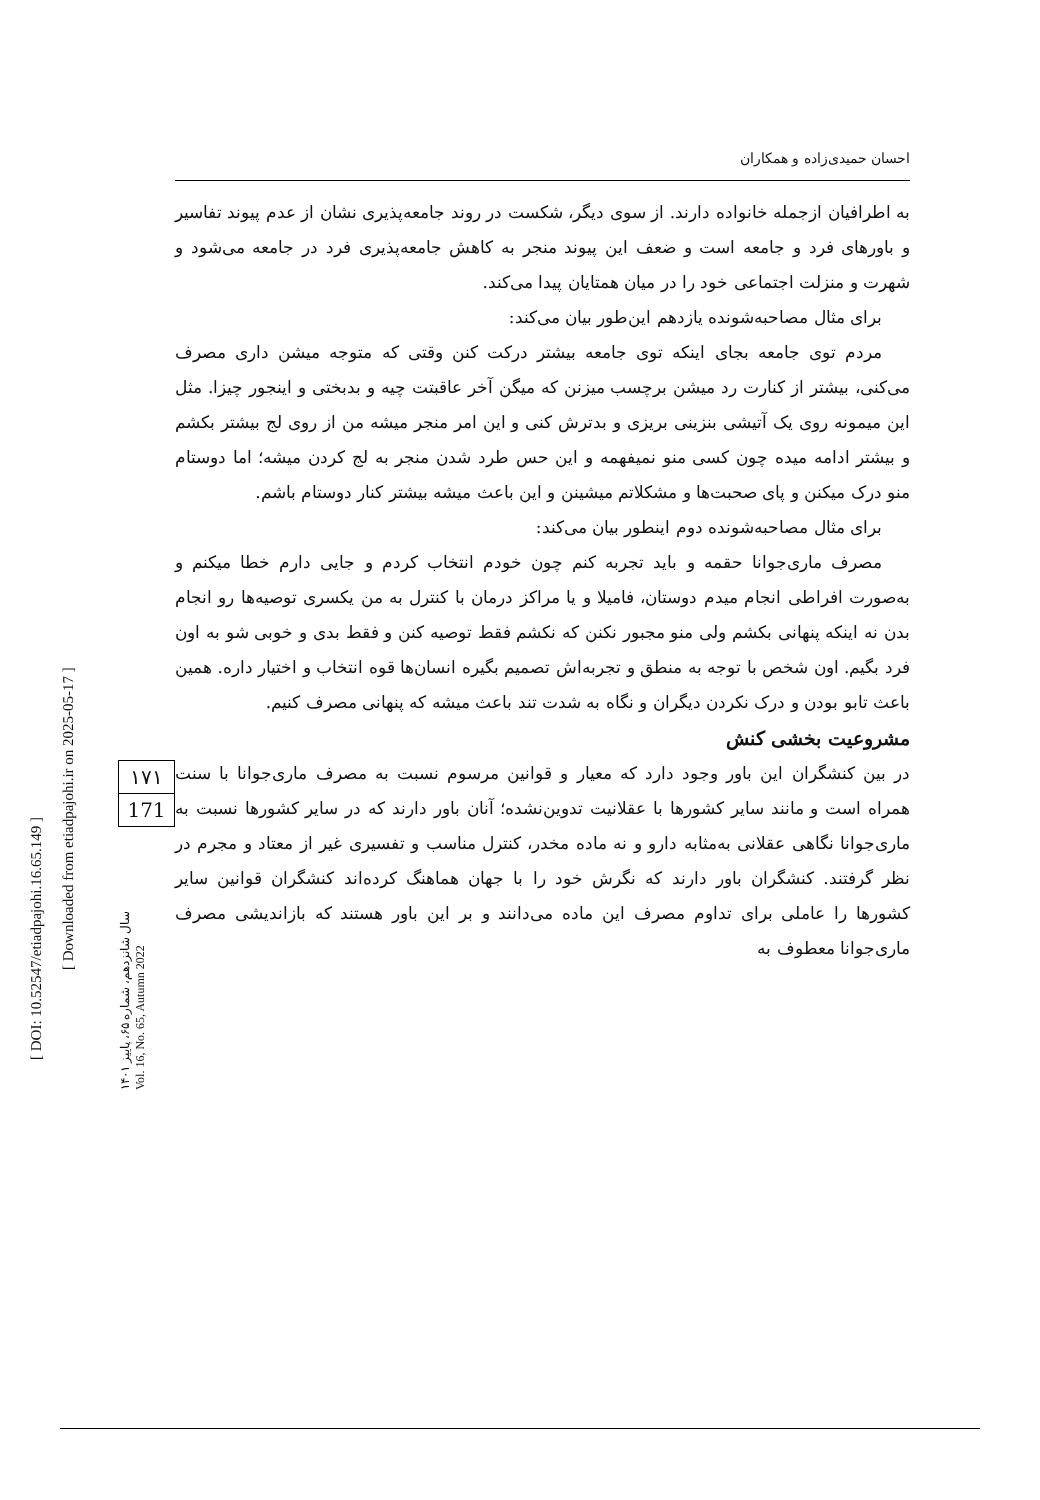[ DOI: 10.52547/etiadpajohi.16.65.149 ]
[ Downloaded from etiadpajohi.ir on 2025-05-17 ]
۱۷۱
171
سال شانزدهم، شماره ۶۵، پاییز ۱۴۰۱
Vol. 16, No. 65, Autumn 2022
احسان حمیدی‌زاده و همکاران
به اطرافیان ازجمله خانواده دارند. از سوی دیگر، شکست در روند جامعه‌پذیری نشان از عدم پیوند تفاسیر و باورهای فرد و جامعه است و ضعف این پیوند منجر به کاهش جامعه‌پذیری فرد در جامعه می‌شود و شهرت و منزلت اجتماعی خود را در میان همتایان پیدا می‌کند.
برای مثال مصاحبه‌شونده یازدهم این‌طور بیان می‌کند:
مردم توی جامعه بجای اینکه توی جامعه بیشتر درکت کنن وقتی که متوجه میشن داری مصرف می‌کنی، بیشتر از کنارت رد میشن برچسب میزنن که میگن آخر عاقبتت چیه و بدبختی و اینجور چیزا. مثل این میمونه روی یک آتیشی بنزینی بریزی و بدترش کنی و این امر منجر میشه من از روی لج بیشتر بکشم و بیشتر ادامه میده چون کسی منو نمیفهمه و این حس طرد شدن منجر به لج کردن میشه؛ اما دوستام منو درک میکنن و پای صحبت‌ها و مشکلاتم میشینن و این باعث میشه بیشتر کنار دوستام باشم.
برای مثال مصاحبه‌شونده دوم اینطور بیان می‌کند:
مصرف ماری‌جوانا حقمه و باید تجربه کنم چون خودم انتخاب کردم و جایی دارم خطا میکنم و به‌صورت افراطی انجام میدم دوستان، فامیلا و یا مراکز درمان با کنترل به من یکسری توصیه‌ها رو انجام بدن نه اینکه پنهانی بکشم ولی منو مجبور نکنن که نکشم فقط توصیه کنن و فقط بدی و خوبی شو به اون فرد بگیم. اون شخص با توجه به منطق و تجربه‌اش تصمیم بگیره انسان‌ها قوه انتخاب و اختیار داره. همین باعث تابو بودن و درک نکردن دیگران و نگاه به شدت تند باعث میشه که پنهانی مصرف کنیم.
مشروعیت بخشی کنش
در بین کنشگران این باور وجود دارد که معیار و قوانین مرسوم نسبت به مصرف ماری‌جوانا با سنت همراه است و مانند سایر کشورها با عقلانیت تدوین‌نشده؛ آنان باور دارند که در سایر کشورها نسبت به ماری‌جوانا نگاهی عقلانی به‌مثابه دارو و نه ماده مخدر، کنترل مناسب و تفسیری غیر از معتاد و مجرم در نظر گرفتند. کنشگران باور دارند که نگرش خود را با جهان هماهنگ کرده‌اند کنشگران قوانین سایر کشورها را عاملی برای تداوم مصرف این ماده می‌دانند و بر این باور هستند که بازاندیشی مصرف ماری‌جوانا معطوف به